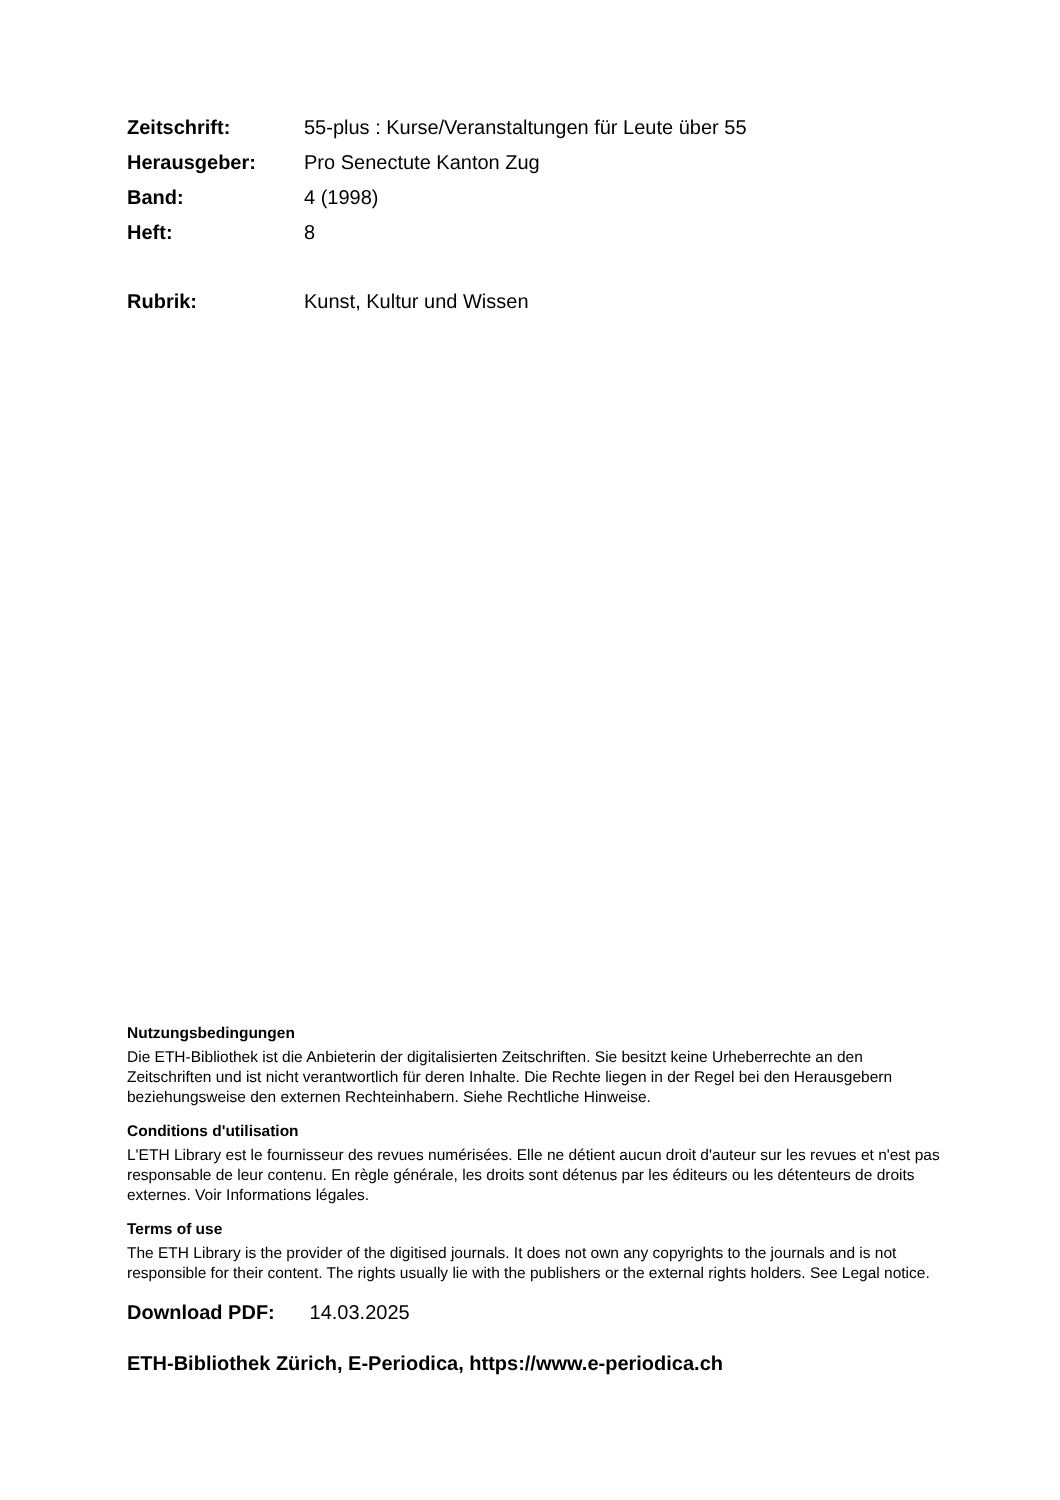Zeitschrift: 55-plus : Kurse/Veranstaltungen für Leute über 55
Herausgeber: Pro Senectute Kanton Zug
Band: 4 (1998)
Heft: 8
Rubrik: Kunst, Kultur und Wissen
Nutzungsbedingungen
Die ETH-Bibliothek ist die Anbieterin der digitalisierten Zeitschriften. Sie besitzt keine Urheberrechte an den Zeitschriften und ist nicht verantwortlich für deren Inhalte. Die Rechte liegen in der Regel bei den Herausgebern beziehungsweise den externen Rechteinhabern. Siehe Rechtliche Hinweise.
Conditions d'utilisation
L'ETH Library est le fournisseur des revues numérisées. Elle ne détient aucun droit d'auteur sur les revues et n'est pas responsable de leur contenu. En règle générale, les droits sont détenus par les éditeurs ou les détenteurs de droits externes. Voir Informations légales.
Terms of use
The ETH Library is the provider of the digitised journals. It does not own any copyrights to the journals and is not responsible for their content. The rights usually lie with the publishers or the external rights holders. See Legal notice.
Download PDF: 14.03.2025
ETH-Bibliothek Zürich, E-Periodica, https://www.e-periodica.ch